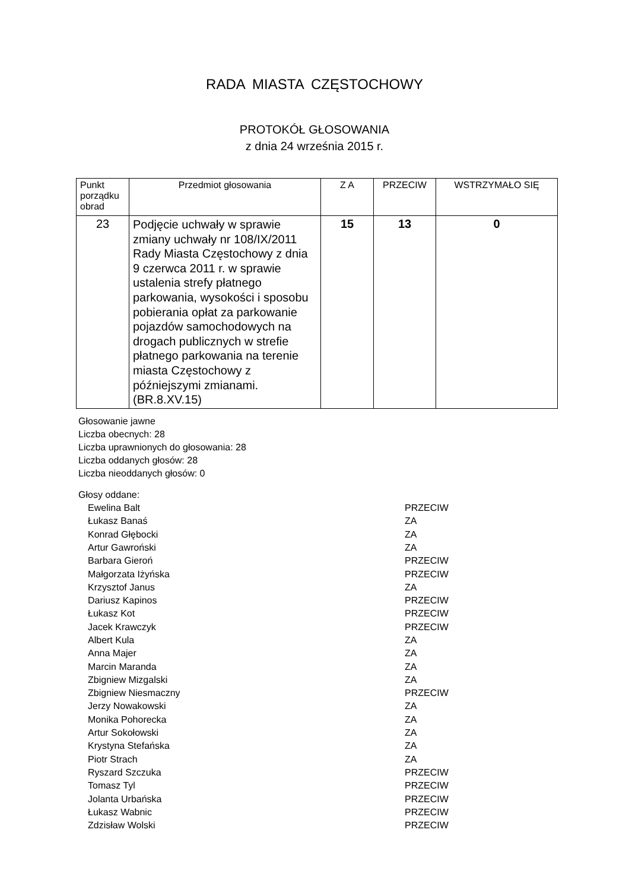RADA MIASTA CZĘSTOCHOWY
PROTOKÓŁ GŁOSOWANIA
z dnia 24 września 2015 r.
| Punkt porządku obrad | Przedmiot głosowania | Z A | PRZECIW | WSTRZYMAŁO SIĘ |
| --- | --- | --- | --- | --- |
| 23 | Podjęcie uchwały w sprawie zmiany uchwały nr 108/IX/2011 Rady Miasta Częstochowy z dnia 9 czerwca 2011 r. w sprawie ustalenia strefy płatnego parkowania, wysokości i sposobu pobierania opłat za parkowanie pojazdów samochodowych na drogach publicznych w strefie płatnego parkowania na terenie miasta Częstochowy z późniejszymi zmianami. (BR.8.XV.15) | 15 | 13 | 0 |
Głosowanie jawne
Liczba obecnych: 28
Liczba uprawnionych do głosowania: 28
Liczba oddanych głosów: 28
Liczba nieoddanych głosów: 0
Głosy oddane:
| Ewelina Balt | PRZECIW |
| Łukasz Banaś | ZA |
| Konrad Głębocki | ZA |
| Artur Gawroński | ZA |
| Barbara Gieroń | PRZECIW |
| Małgorzata Iżyńska | PRZECIW |
| Krzysztof Janus | ZA |
| Dariusz Kapinos | PRZECIW |
| Łukasz Kot | PRZECIW |
| Jacek Krawczyk | PRZECIW |
| Albert Kula | ZA |
| Anna Majer | ZA |
| Marcin Maranda | ZA |
| Zbigniew Mizgalski | ZA |
| Zbigniew Niesmaczny | PRZECIW |
| Jerzy Nowakowski | ZA |
| Monika Pohorecka | ZA |
| Artur Sokołowski | ZA |
| Krystyna Stefańska | ZA |
| Piotr Strach | ZA |
| Ryszard Szczuka | PRZECIW |
| Tomasz Tyl | PRZECIW |
| Jolanta Urbańska | PRZECIW |
| Łukasz Wabnic | PRZECIW |
| Zdzisław Wolski | PRZECIW |